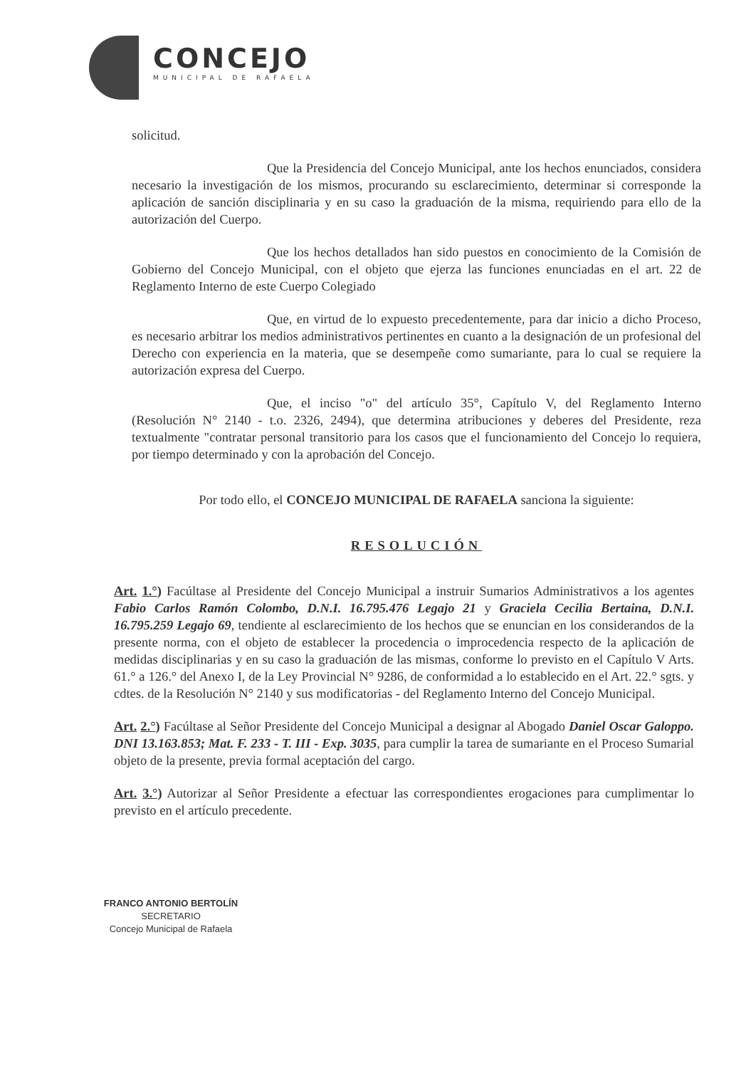CONCEJO
MUNICIPAL DE RAFAELA
solicitud.
Que la Presidencia del Concejo Municipal, ante los hechos enunciados, considera necesario la investigación de los mismos, procurando su esclarecimiento, determinar si corresponde la aplicación de sanción disciplinaria y en su caso la graduación de la misma, requiriendo para ello de la autorización del Cuerpo.
Que los hechos detallados han sido puestos en conocimiento de la Comisión de Gobierno del Concejo Municipal, con el objeto que ejerza las funciones enunciadas en el art. 22 de Reglamento Interno de este Cuerpo Colegiado
Que, en virtud de lo expuesto precedentemente, para dar inicio a dicho Proceso, es necesario arbitrar los medios administrativos pertinentes en cuanto a la designación de un profesional del Derecho con experiencia en la materia, que se desempeñe como sumariante, para lo cual se requiere la autorización expresa del Cuerpo.
Que, el inciso "o" del artículo 35°, Capítulo V, del Reglamento Interno (Resolución N° 2140 - t.o. 2326, 2494), que determina atribuciones y deberes del Presidente, reza textualmente "contratar personal transitorio para los casos que el funcionamiento del Concejo lo requiera, por tiempo determinado y con la aprobación del Concejo.
Por todo ello, el CONCEJO MUNICIPAL DE RAFAELA sanciona la siguiente:
RESOLUCIÓN
Art. 1.°) Facúltase al Presidente del Concejo Municipal a instruir Sumarios Administrativos a los agentes Fabio Carlos Ramón Colombo, D.N.I. 16.795.476 Legajo 21 y Graciela Cecilia Bertaina, D.N.I. 16.795.259 Legajo 69, tendiente al esclarecimiento de los hechos que se enuncian en los considerandos de la presente norma, con el objeto de establecer la procedencia o improcedencia respecto de la aplicación de medidas disciplinarias y en su caso la graduación de las mismas, conforme lo previsto en el Capítulo V Arts. 61.° a 126.° del Anexo I, de la Ley Provincial N° 9286, de conformidad a lo establecido en el Art. 22.° sgts. y cdtes. de la Resolución N° 2140 y sus modificatorias - del Reglamento Interno del Concejo Municipal.
Art. 2.°) Facúltase al Señor Presidente del Concejo Municipal a designar al Abogado Daniel Oscar Galoppo. DNI 13.163.853; Mat. F. 233 - T. III - Exp. 3035, para cumplir la tarea de sumariante en el Proceso Sumarial objeto de la presente, previa formal aceptación del cargo.
Art. 3.°) Autorizar al Señor Presidente a efectuar las correspondientes erogaciones para cumplimentar lo previsto en el artículo precedente.
FRANCO ANTONIO BERTOLÍN
SECRETARIO
Concejo Municipal de Rafaela